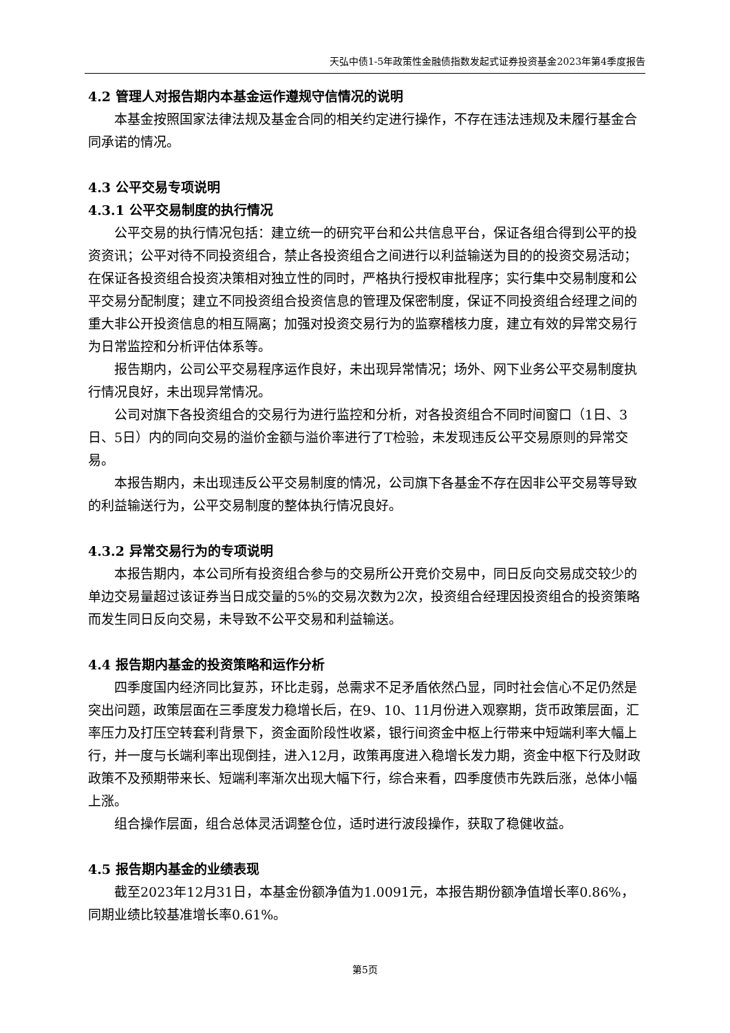天弘中债1-5年政策性金融债指数发起式证券投资基金2023年第4季度报告
4.2 管理人对报告期内本基金运作遵规守信情况的说明
本基金按照国家法律法规及基金合同的相关约定进行操作，不存在违法违规及未履行基金合同承诺的情况。
4.3 公平交易专项说明
4.3.1 公平交易制度的执行情况
公平交易的执行情况包括：建立统一的研究平台和公共信息平台，保证各组合得到公平的投资资讯；公平对待不同投资组合，禁止各投资组合之间进行以利益输送为目的的投资交易活动；在保证各投资组合投资决策相对独立性的同时，严格执行授权审批程序；实行集中交易制度和公平交易分配制度；建立不同投资组合投资信息的管理及保密制度，保证不同投资组合经理之间的重大非公开投资信息的相互隔离；加强对投资交易行为的监察稽核力度，建立有效的异常交易行为日常监控和分析评估体系等。
报告期内，公司公平交易程序运作良好，未出现异常情况；场外、网下业务公平交易制度执行情况良好，未出现异常情况。
公司对旗下各投资组合的交易行为进行监控和分析，对各投资组合不同时间窗口（1日、3日、5日）内的同向交易的溢价金额与溢价率进行了T检验，未发现违反公平交易原则的异常交易。
本报告期内，未出现违反公平交易制度的情况，公司旗下各基金不存在因非公平交易等导致的利益输送行为，公平交易制度的整体执行情况良好。
4.3.2 异常交易行为的专项说明
本报告期内，本公司所有投资组合参与的交易所公开竞价交易中，同日反向交易成交较少的单边交易量超过该证券当日成交量的5%的交易次数为2次，投资组合经理因投资组合的投资策略而发生同日反向交易，未导致不公平交易和利益输送。
4.4 报告期内基金的投资策略和运作分析
四季度国内经济同比复苏，环比走弱，总需求不足矛盾依然凸显，同时社会信心不足仍然是突出问题，政策层面在三季度发力稳增长后，在9、10、11月份进入观察期，货币政策层面，汇率压力及打压空转套利背景下，资金面阶段性收紧，银行间资金中枢上行带来中短端利率大幅上行，并一度与长端利率出现倒挂，进入12月，政策再度进入稳增长发力期，资金中枢下行及财政政策不及预期带来长、短端利率渐次出现大幅下行，综合来看，四季度债市先跌后涨，总体小幅上涨。
组合操作层面，组合总体灵活调整仓位，适时进行波段操作，获取了稳健收益。
4.5 报告期内基金的业绩表现
截至2023年12月31日，本基金份额净值为1.0091元，本报告期份额净值增长率0.86%，同期业绩比较基准增长率0.61%。
第5页